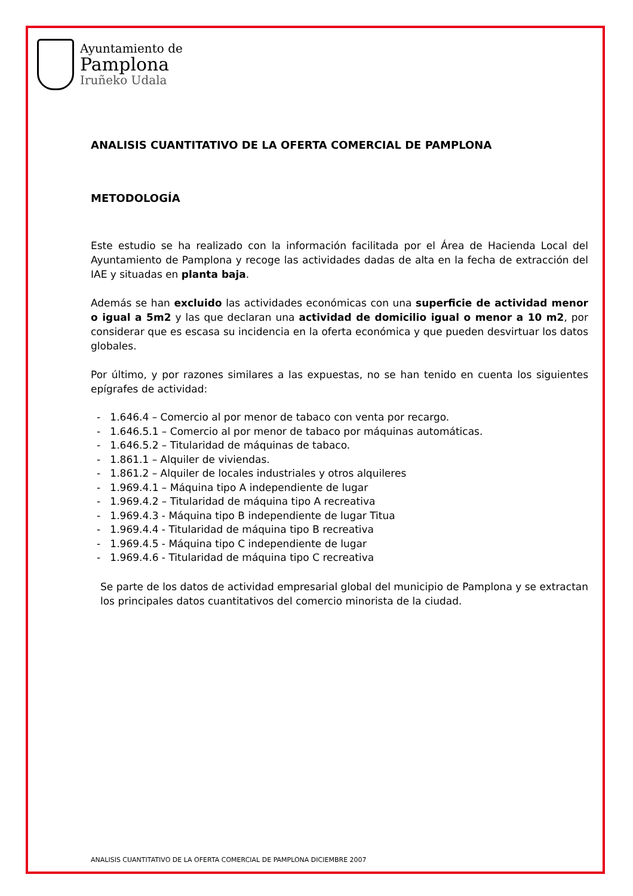Ayuntamiento de
Pamplona
Iruñeko Udala
ANALISIS CUANTITATIVO DE LA OFERTA COMERCIAL DE PAMPLONA
METODOLOGÍA
Este estudio se ha realizado con la información facilitada por el Área de Hacienda Local del Ayuntamiento de Pamplona y recoge las actividades dadas de alta en la fecha de extracción del IAE y situadas en planta baja.
Además se han excluido las actividades económicas con una superficie de actividad menor o igual a 5m2 y las que declaran una actividad de domicilio igual o menor a 10 m2, por considerar que es escasa su incidencia en la oferta económica y que pueden desvirtuar los datos globales.
Por último, y por razones similares a las expuestas, no se han tenido en cuenta los siguientes epígrafes de actividad:
- 1.646.4 – Comercio al por menor de tabaco con venta por recargo.
- 1.646.5.1 – Comercio al por menor de tabaco por máquinas automáticas.
- 1.646.5.2 – Titularidad de máquinas de tabaco.
- 1.861.1 – Alquiler de viviendas.
- 1.861.2 – Alquiler de locales industriales y otros alquileres
- 1.969.4.1 – Máquina tipo A independiente de lugar
- 1.969.4.2 – Titularidad de máquina tipo A recreativa
- 1.969.4.3 - Máquina tipo B independiente de lugar Titua
- 1.969.4.4 - Titularidad de máquina tipo B recreativa
- 1.969.4.5 - Máquina tipo C independiente de lugar
- 1.969.4.6 - Titularidad de máquina tipo C recreativa
Se parte de los datos de actividad empresarial global del municipio de Pamplona y se extractan los principales datos cuantitativos del comercio minorista de la ciudad.
ANALISIS CUANTITATIVO DE LA OFERTA COMERCIAL DE PAMPLONA DICIEMBRE 2007